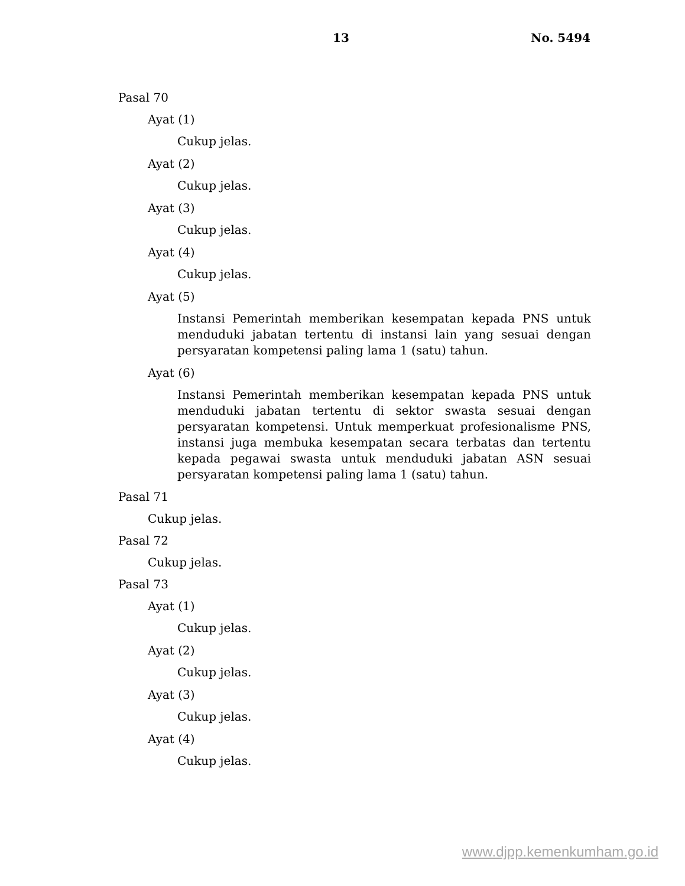13 No. 5494
Pasal 70
Ayat (1)
Cukup jelas.
Ayat (2)
Cukup jelas.
Ayat (3)
Cukup jelas.
Ayat (4)
Cukup jelas.
Ayat (5)
Instansi Pemerintah memberikan kesempatan kepada PNS untuk menduduki jabatan tertentu di instansi lain yang sesuai dengan persyaratan kompetensi paling lama 1 (satu) tahun.
Ayat (6)
Instansi Pemerintah memberikan kesempatan kepada PNS untuk menduduki jabatan tertentu di sektor swasta sesuai dengan persyaratan kompetensi. Untuk memperkuat profesionalisme PNS, instansi juga membuka kesempatan secara terbatas dan tertentu kepada pegawai swasta untuk menduduki jabatan ASN sesuai persyaratan kompetensi paling lama 1 (satu) tahun.
Pasal 71
Cukup jelas.
Pasal 72
Cukup jelas.
Pasal 73
Ayat (1)
Cukup jelas.
Ayat (2)
Cukup jelas.
Ayat (3)
Cukup jelas.
Ayat (4)
Cukup jelas.
www.djpp.kemenkumham.go.id